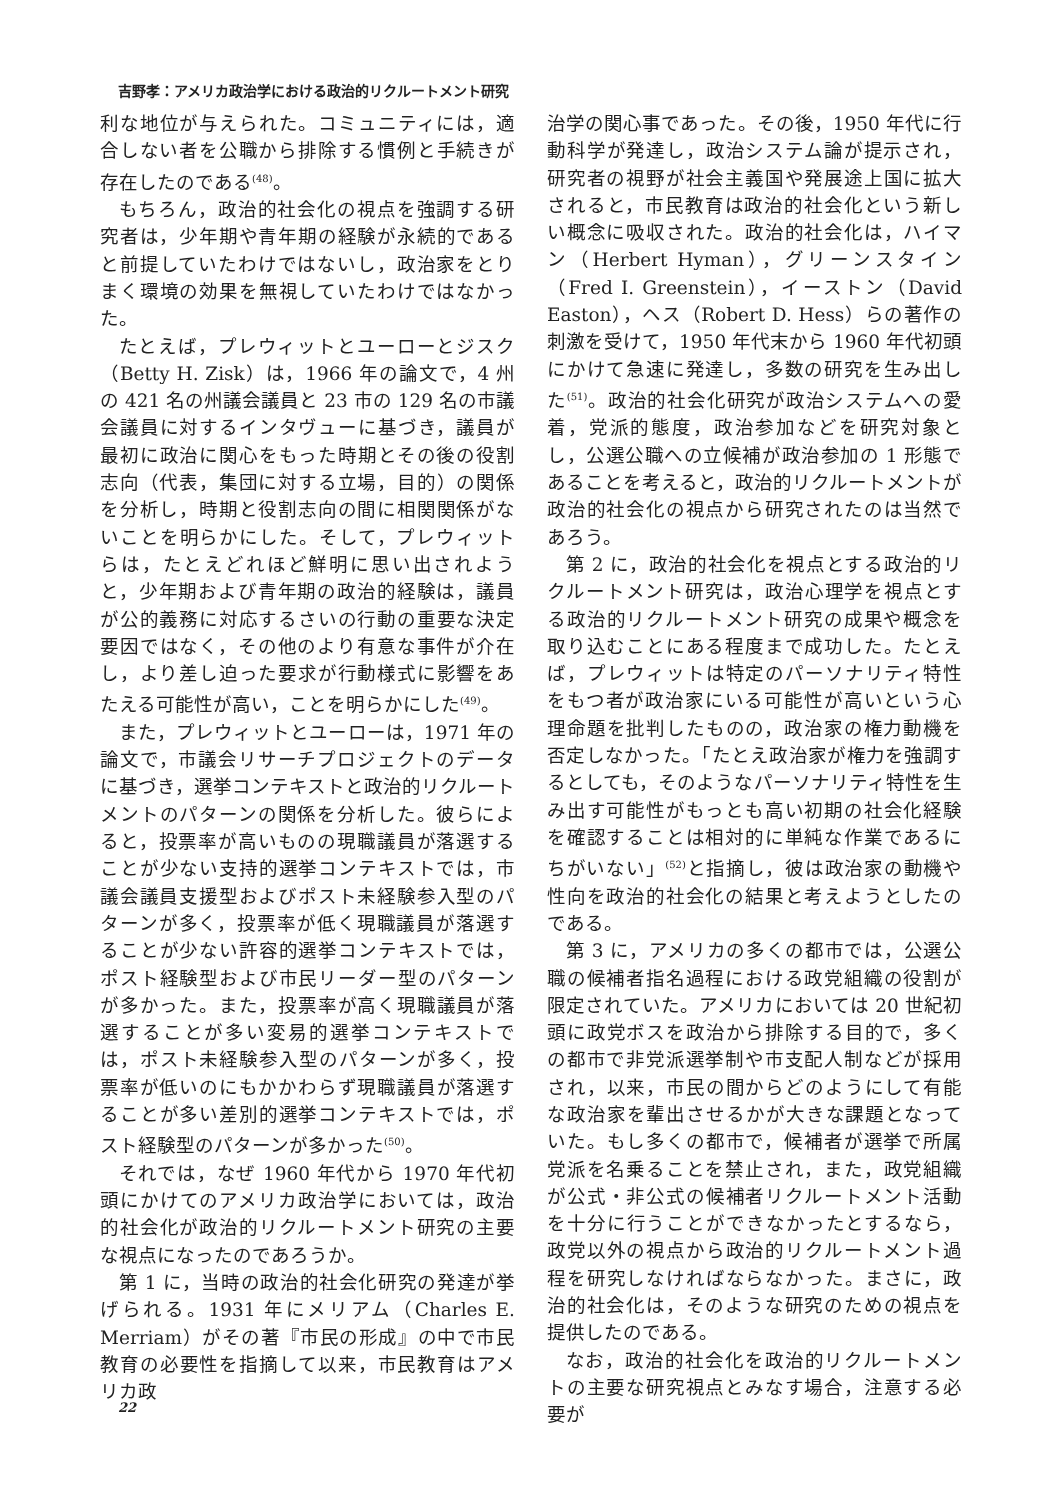吉野孝：アメリカ政治学における政治的リクルートメント研究
利な地位が与えられた。コミュニティには，適合しない者を公職から排除する慣例と手続きが存在したのである<sup>(48)</sup>。
もちろん，政治的社会化の視点を強調する研究者は，少年期や青年期の経験が永続的であると前提していたわけではないし，政治家をとりまく環境の効果を無視していたわけではなかった。
たとえば，プレウィットとユーローとジスク（Betty H. Zisk）は，1966 年の論文で，4 州の 421 名の州議会議員と 23 市の 129 名の市議会議員に対するインタヴューに基づき，議員が最初に政治に関心をもった時期とその後の役割志向（代表，集団に対する立場，目的）の関係を分析し，時期と役割志向の間に相関関係がないことを明らかにした。そして，プレウィットらは，たとえどれほど鮮明に思い出されようと，少年期および青年期の政治的経験は，議員が公的義務に対応するさいの行動の重要な決定要因ではなく，その他のより有意な事件が介在し，より差し迫った要求が行動様式に影響をあたえる可能性が高い，ことを明らかにした<sup>(49)</sup>。
また，プレウィットとユーローは，1971 年の論文で，市議会リサーチプロジェクトのデータに基づき，選挙コンテキストと政治的リクルートメントのパターンの関係を分析した。彼らによると，投票率が高いものの現職議員が落選することが少ない支持的選挙コンテキストでは，市議会議員支援型およびポスト未経験参入型のパターンが多く，投票率が低く現職議員が落選することが少ない許容的選挙コンテキストでは，ポスト経験型および市民リーダー型のパターンが多かった。また，投票率が高く現職議員が落選することが多い変易的選挙コンテキストでは，ポスト未経験参入型のパターンが多く，投票率が低いのにもかかわらず現職議員が落選することが多い差別的選挙コンテキストでは，ポスト経験型のパターンが多かった<sup>(50)</sup>。
それでは，なぜ 1960 年代から 1970 年代初頭にかけてのアメリカ政治学においては，政治的社会化が政治的リクルートメント研究の主要な視点になったのであろうか。
第 1 に，当時の政治的社会化研究の発達が挙げられる。1931 年にメリアム（Charles E. Merriam）がその著『市民の形成』の中で市民教育の必要性を指摘して以来，市民教育はアメリカ政
治学の関心事であった。その後，1950 年代に行動科学が発達し，政治システム論が提示され，研究者の視野が社会主義国や発展途上国に拡大されると，市民教育は政治的社会化という新しい概念に吸収された。政治的社会化は，ハイマン（Herbert Hyman），グリーンスタイン（Fred I. Greenstein），イーストン（David Easton），ヘス（Robert D. Hess）らの著作の刺激を受けて，1950 年代末から 1960 年代初頭にかけて急速に発達し，多数の研究を生み出した<sup>(51)</sup>。政治的社会化研究が政治システムへの愛着，党派的態度，政治参加などを研究対象とし，公選公職への立候補が政治参加の 1 形態であることを考えると，政治的リクルートメントが政治的社会化の視点から研究されたのは当然であろう。
第 2 に，政治的社会化を視点とする政治的リクルートメント研究は，政治心理学を視点とする政治的リクルートメント研究の成果や概念を取り込むことにある程度まで成功した。たとえば，プレウィットは特定のパーソナリティ特性をもつ者が政治家にいる可能性が高いという心理命題を批判したものの，政治家の権力動機を否定しなかった。「たとえ政治家が権力を強調するとしても，そのようなパーソナリティ特性を生み出す可能性がもっとも高い初期の社会化経験を確認することは相対的に単純な作業であるにちがいない」<sup>(52)</sup>と指摘し，彼は政治家の動機や性向を政治的社会化の結果と考えようとしたのである。
第 3 に，アメリカの多くの都市では，公選公職の候補者指名過程における政党組織の役割が限定されていた。アメリカにおいては 20 世紀初頭に政党ボスを政治から排除する目的で，多くの都市で非党派選挙制や市支配人制などが採用され，以来，市民の間からどのようにして有能な政治家を輩出させるかが大きな課題となっていた。もし多くの都市で，候補者が選挙で所属党派を名乗ることを禁止され，また，政党組織が公式・非公式の候補者リクルートメント活動を十分に行うことができなかったとするなら，政党以外の視点から政治的リクルートメント過程を研究しなければならなかった。まさに，政治的社会化は，そのような研究のための視点を提供したのである。
なお，政治的社会化を政治的リクルートメントの主要な研究視点とみなす場合，注意する必要が
22